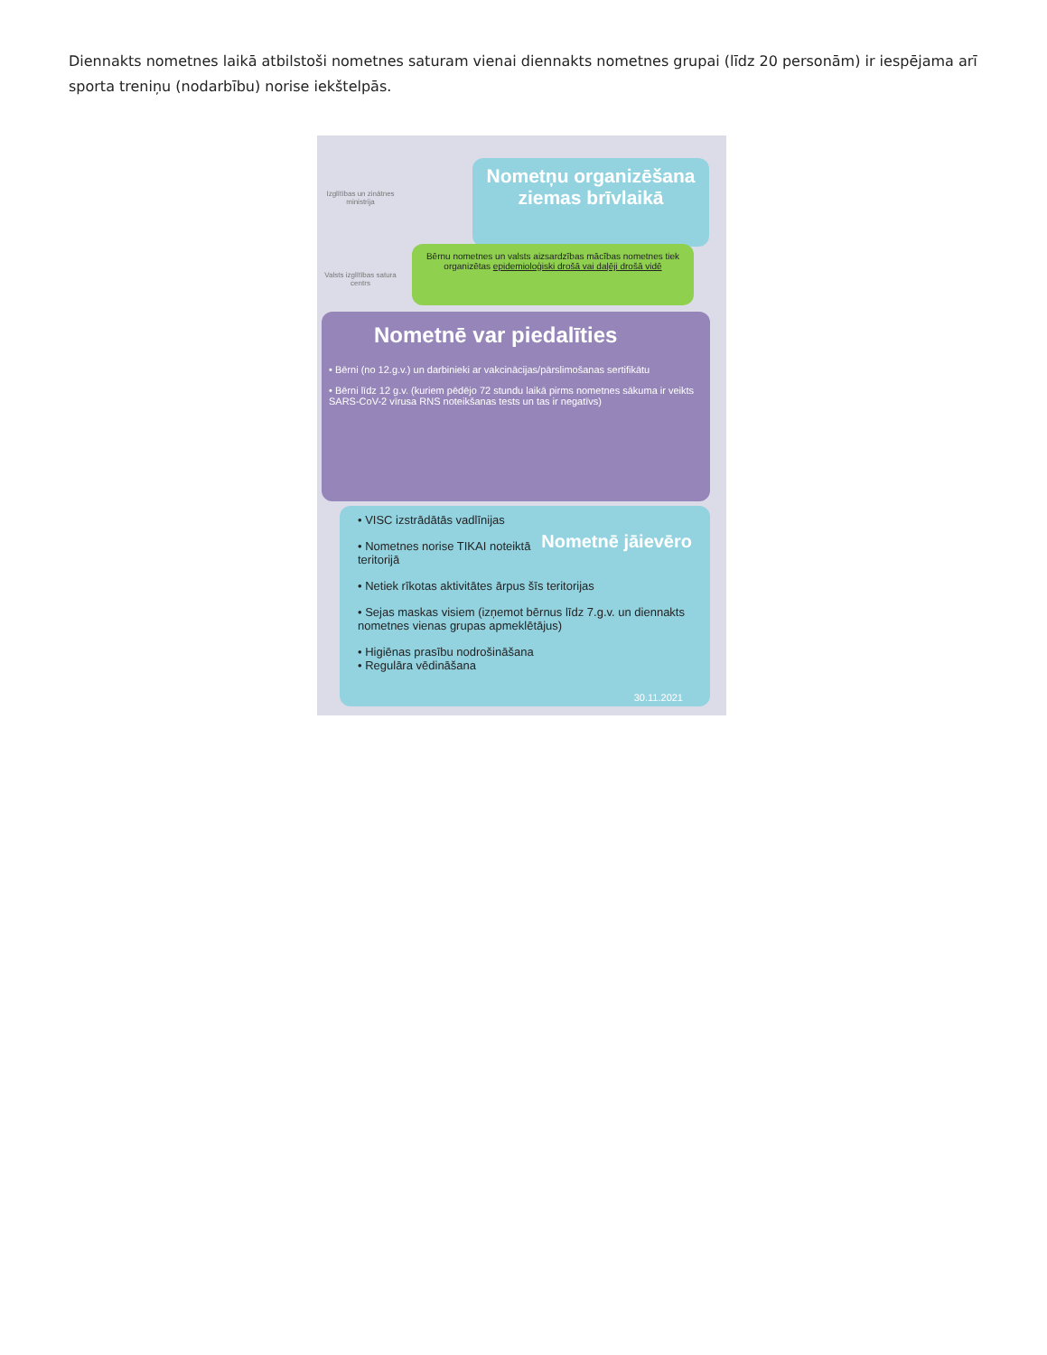Diennakts nometnes laikā atbilstoši nometnes saturam vienai diennakts nometnes grupai (līdz 20 personām) ir iespējama arī sporta treniņu (nodarbību) norise iekštelpās.
Izglītības un zinātnes ministrija
Valsts izglītības satura centrs
Nometņu organizēšana ziemas brīvlaikā
Bērnu nometnes un valsts aizsardzības mācības nometnes tiek organizētas epidemioloģiski drošā vai daļēji drošā vidē
Nometnē var piedalīties
• Bērni (no 12.g.v.) un darbinieki ar vakcinācijas/pārslimošanas sertifikātu
• Bērni līdz 12 g.v. (kuriem pēdējo 72 stundu laikā pirms nometnes sākuma ir veikts SARS-CoV-2 vīrusa RNS noteikšanas tests un tas ir negatīvs)
Nometnē jāievēro
• VISC izstrādātās vadlīnijas
• Nometnes norise TIKAI noteiktā teritorijā
• Netiek rīkotas aktivitātes ārpus šīs teritorijas
• Sejas maskas visiem (izņemot bērnus līdz 7.g.v. un diennakts nometnes vienas grupas apmeklētājus)
• Higiēnas prasību nodrošināšana
• Regulāra vēdināšana
30.11.2021